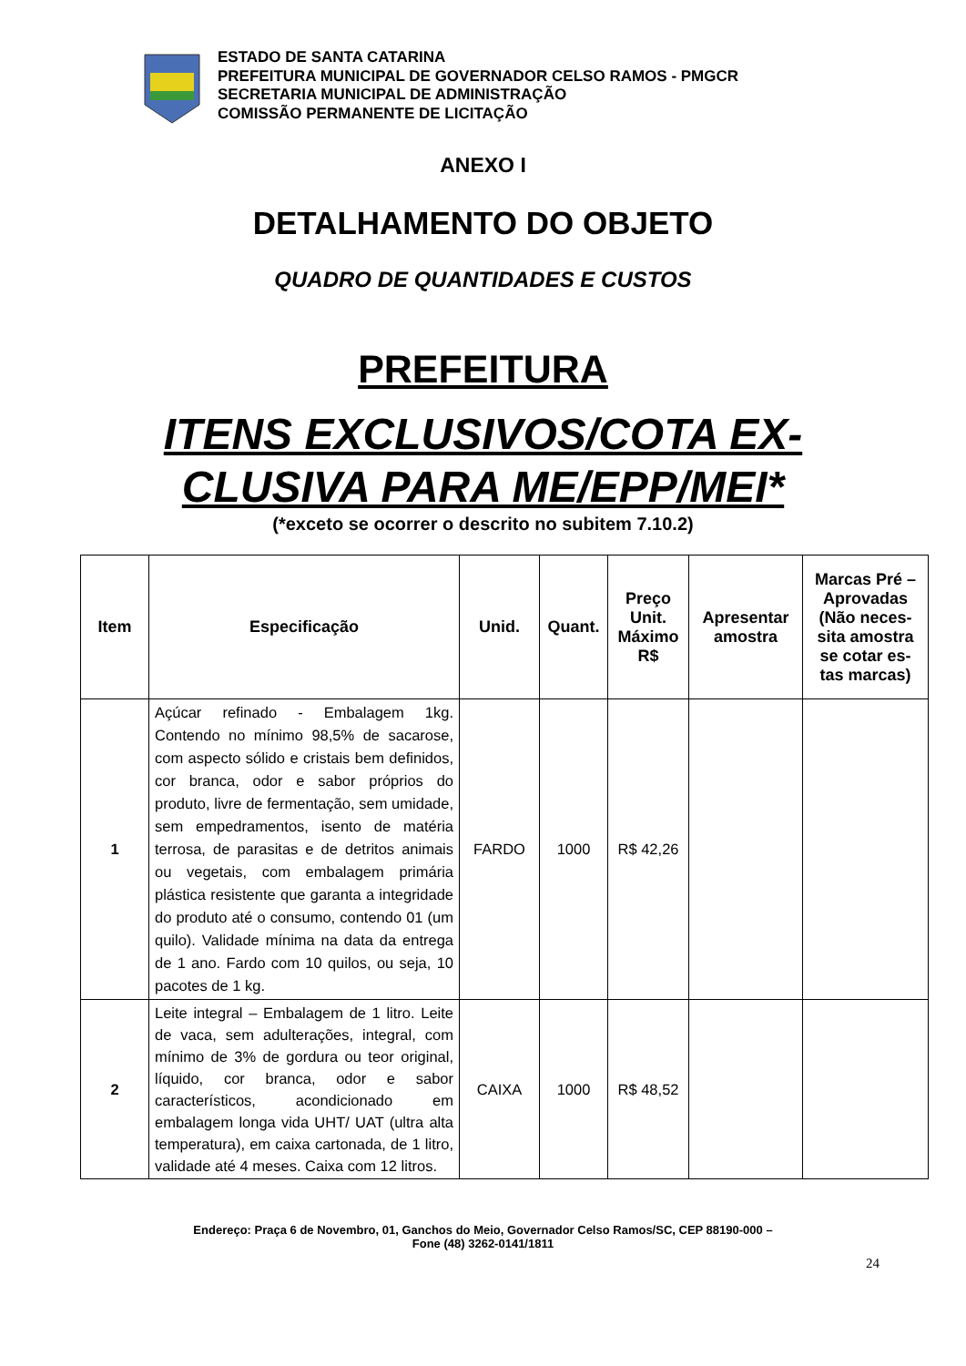ESTADO DE SANTA CATARINA
PREFEITURA MUNICIPAL DE GOVERNADOR CELSO RAMOS - PMGCR
SECRETARIA MUNICIPAL DE ADMINISTRAÇÃO
COMISSÃO PERMANENTE DE LICITAÇÃO
ANEXO I
DETALHAMENTO DO OBJETO
QUADRO DE QUANTIDADES E CUSTOS
PREFEITURA
ITENS EXCLUSIVOS/COTA EX-
CLUSIVA PARA ME/EPP/MEI*
(*exceto se ocorrer o descrito no subitem 7.10.2)
| Item | Especificação | Unid. | Quant. | Preço Unit. Máximo R$ | Apresentar amostra | Marcas Pré – Aprovadas (Não neces-sita amostra se cotar es-tas marcas) |
| --- | --- | --- | --- | --- | --- | --- |
| 1 | Açúcar refinado - Embalagem 1kg. Contendo no mínimo 98,5% de sacarose, com aspecto sólido e cristais bem definidos, cor branca, odor e sabor próprios do produto, livre de fermentação, sem umidade, sem empedramentos, isento de matéria terrosa, de parasitas e de detritos animais ou vegetais, com embalagem primária plástica resistente que garanta a integridade do produto até o consumo, contendo 01 (um quilo). Validade mínima na data da entrega de 1 ano. Fardo com 10 quilos, ou seja, 10 pacotes de 1 kg. | FARDO | 1000 | R$ 42,26 | | |
| 2 | Leite integral – Embalagem de 1 litro. Leite de vaca, sem adulterações, integral, com mínimo de 3% de gordura ou teor original, líquido, cor branca, odor e sabor característicos, acondicionado em embalagem longa vida UHT/ UAT (ultra alta temperatura), em caixa cartonada, de 1 litro, validade até 4 meses. Caixa com 12 litros. | CAIXA | 1000 | R$ 48,52 | | |
Endereço: Praça 6 de Novembro, 01, Ganchos do Meio, Governador Celso Ramos/SC, CEP 88190-000 –
Fone (48) 3262-0141/1811
24